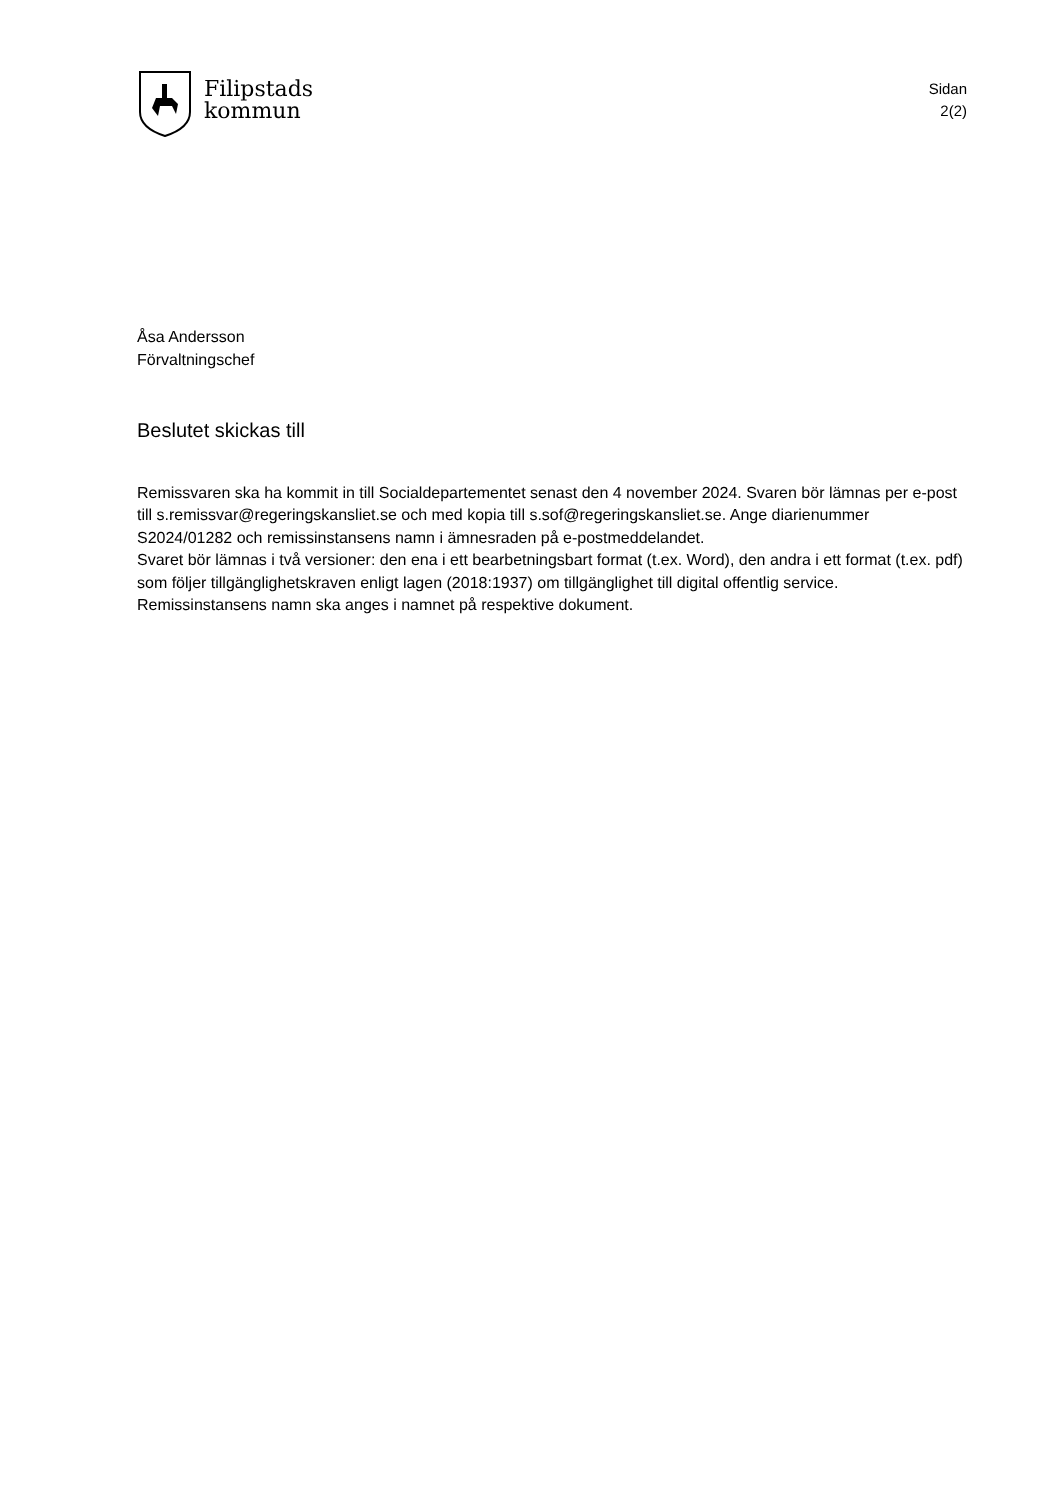Filipstads
kommun
Sidan
2(2)
Åsa Andersson
Förvaltningschef
Beslutet skickas till
Remissvaren ska ha kommit in till Socialdepartementet senast den 4 november 2024. Svaren bör lämnas per e-post till s.remissvar@regeringskansliet.se och med kopia till s.sof@regeringskansliet.se. Ange diarienummer S2024/01282 och remissinstansens namn i ämnesraden på e-postmeddelandet.
Svaret bör lämnas i två versioner: den ena i ett bearbetningsbart format (t.ex. Word), den andra i ett format (t.ex. pdf) som följer tillgänglighetskraven enligt lagen (2018:1937) om tillgänglighet till digital offentlig service. Remissinstansens namn ska anges i namnet på respektive dokument.